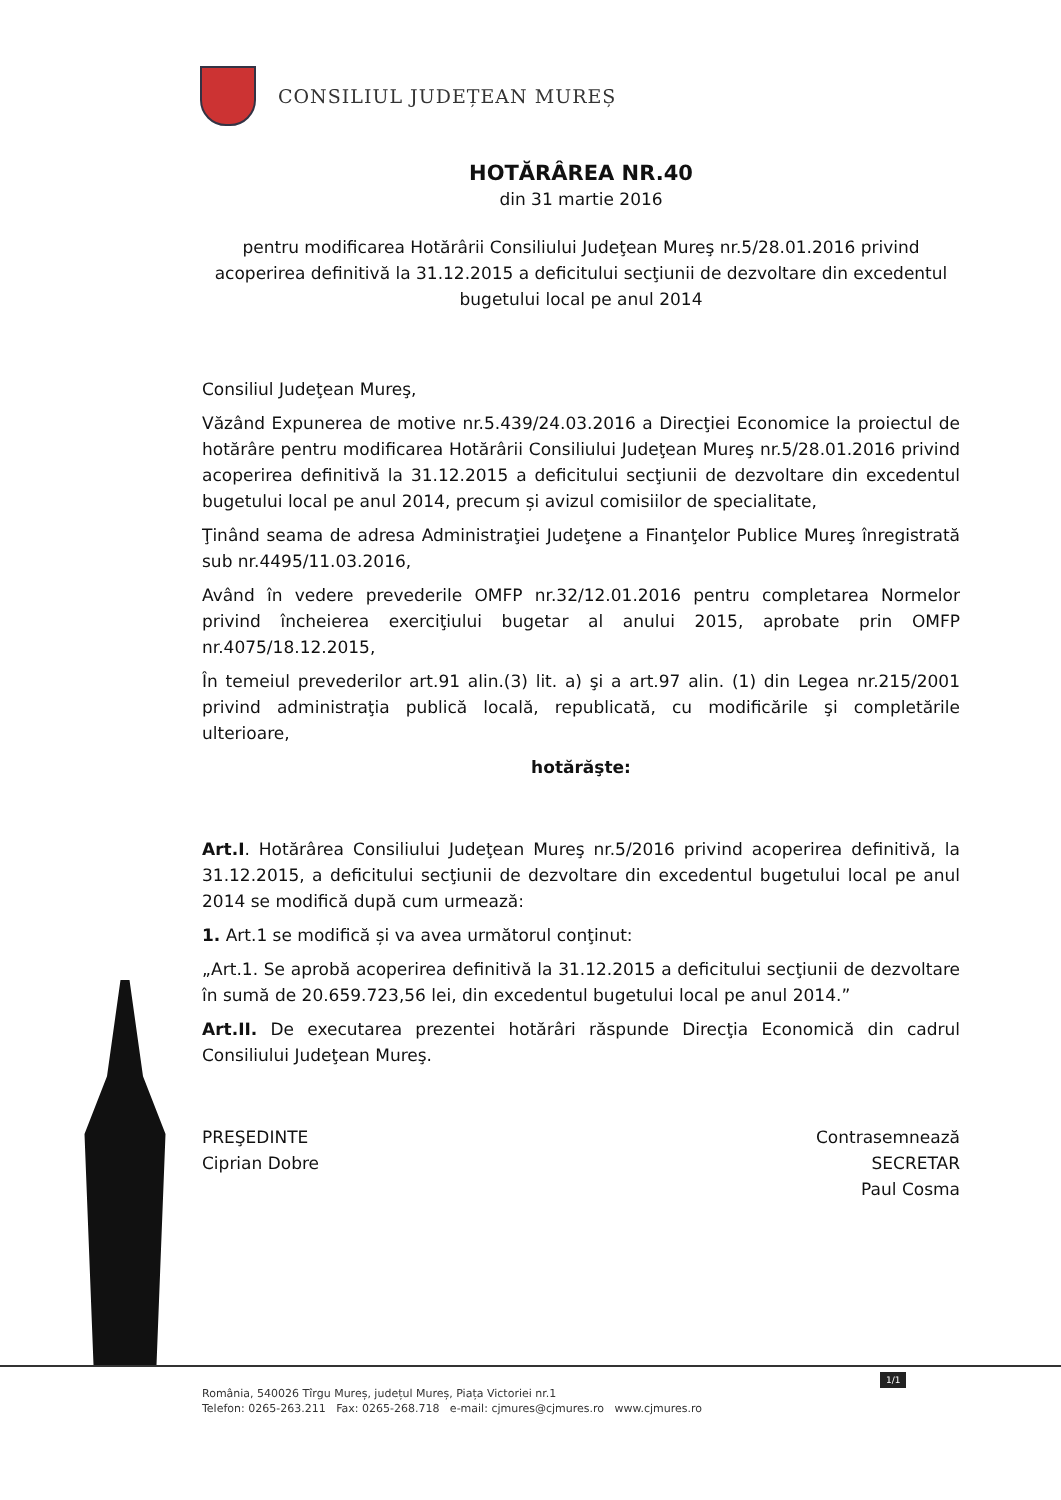CONSILIUL JUDEȚEAN MUREȘ
HOTĂRÂREA NR.40
din 31 martie 2016
pentru modificarea Hotărârii Consiliului Judeţean Mureş nr.5/28.01.2016 privind acoperirea definitivă la 31.12.2015 a deficitului secţiunii de dezvoltare din excedentul bugetului local pe anul 2014
Consiliul Judeţean Mureş,
Văzând Expunerea de motive nr.5.439/24.03.2016 a Direcţiei Economice la proiectul de hotărâre pentru modificarea Hotărârii Consiliului Judeţean Mureş nr.5/28.01.2016 privind acoperirea definitivă la 31.12.2015 a deficitului secţiunii de dezvoltare din excedentul bugetului local pe anul 2014, precum și avizul comisiilor de specialitate,
Ţinând seama de adresa Administraţiei Judeţene a Finanţelor Publice Mureş înregistrată sub nr.4495/11.03.2016,
Având în vedere prevederile OMFP nr.32/12.01.2016 pentru completarea Normelor privind încheierea exerciţiului bugetar al anului 2015, aprobate prin OMFP nr.4075/18.12.2015,
În temeiul prevederilor art.91 alin.(3) lit. a) şi a art.97 alin. (1) din Legea nr.215/2001 privind administraţia publică locală, republicată, cu modificările şi completările ulterioare,
hotărăşte:
Art.I. Hotărârea Consiliului Judeţean Mureş nr.5/2016 privind acoperirea definitivă, la 31.12.2015, a deficitului secţiunii de dezvoltare din excedentul bugetului local pe anul 2014 se modifică după cum urmează:
1. Art.1 se modifică și va avea următorul conţinut:
„Art.1. Se aprobă acoperirea definitivă la 31.12.2015 a deficitului secţiunii de dezvoltare în sumă de 20.659.723,56 lei, din excedentul bugetului local pe anul 2014.”
Art.II. De executarea prezentei hotărâri răspunde Direcţia Economică din cadrul Consiliului Judeţean Mureş.
PREŞEDINTE
Ciprian Dobre
Contrasemnează
SECRETAR
Paul Cosma
1/1
România, 540026 Tîrgu Mureș, județul Mureș, Piața Victoriei nr.1
Telefon: 0265-263.211 Fax: 0265-268.718 e-mail: cjmures@cjmures.ro www.cjmures.ro